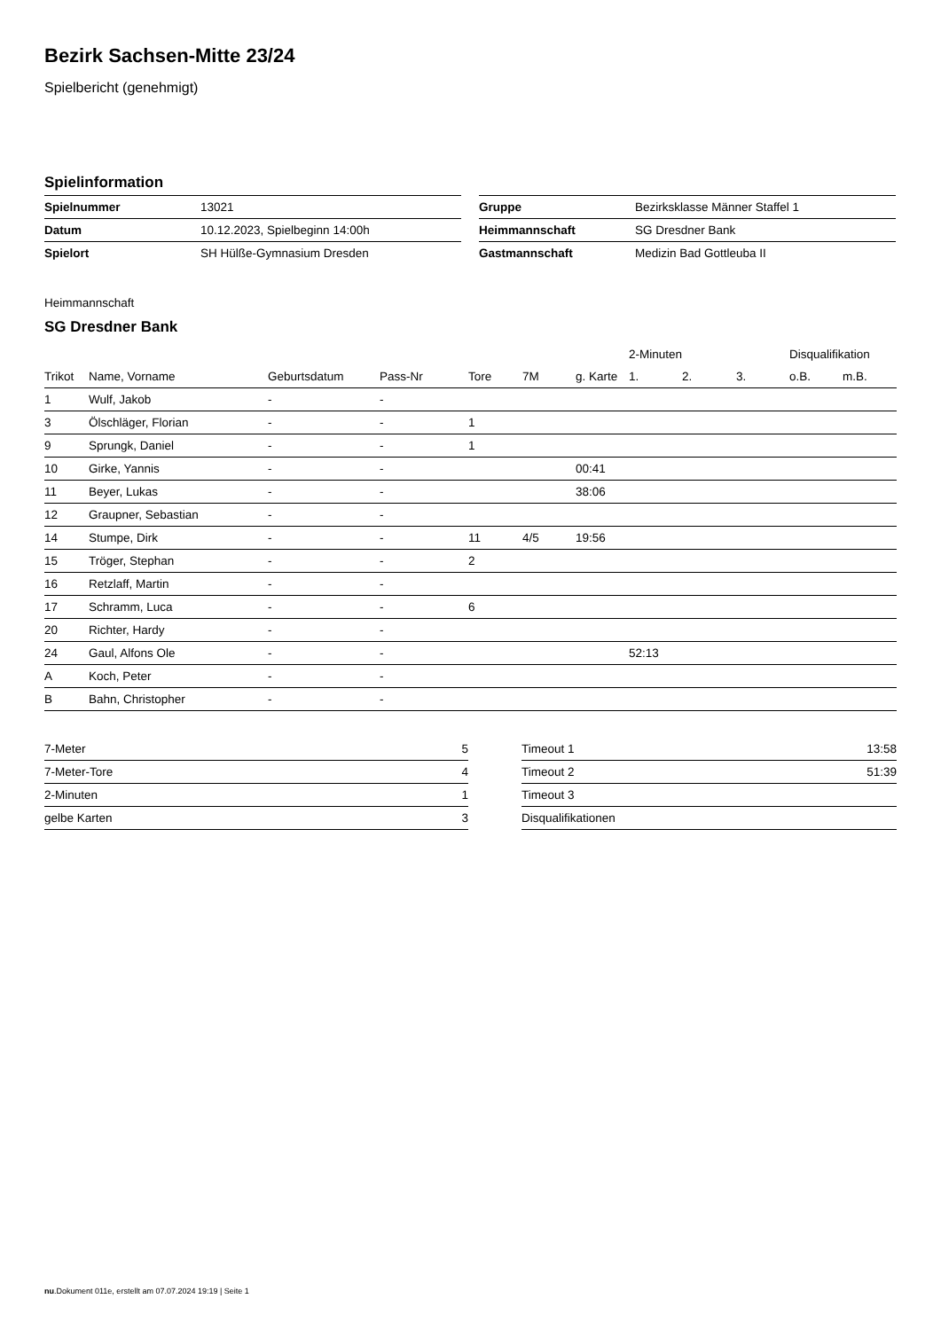Bezirk Sachsen-Mitte 23/24
Spielbericht (genehmigt)
Spielinformation
| Spielnummer | 13021 |
| Datum | 10.12.2023, Spielbeginn 14:00h |
| Spielort | SH Hülße-Gymnasium Dresden |
| Gruppe | Bezirksklasse Männer Staffel 1 |
| Heimmannschaft | SG Dresdner Bank |
| Gastmannschaft | Medizin Bad Gottleuba II |
Heimmannschaft
SG Dresdner Bank
| | | | | | | | 2-Minuten | | | Disqualifikation | |
| --- | --- | --- | --- | --- | --- | --- | --- | --- | --- | --- | --- |
| Trikot | Name, Vorname | Geburtsdatum | Pass-Nr | Tore | 7M | g. Karte | 1. | 2. | 3. | o.B. | m.B. |
| 1 | Wulf, Jakob | - | - | | | | | | | | |
| 3 | Ölschläger, Florian | - | - | 1 | | | | | | | |
| 9 | Sprungk, Daniel | - | - | 1 | | | | | | | |
| 10 | Girke, Yannis | - | - | | | 00:41 | | | | | |
| 11 | Beyer, Lukas | - | - | | | 38:06 | | | | | |
| 12 | Graupner, Sebastian | - | - | | | | | | | | |
| 14 | Stumpe, Dirk | - | - | 11 | 4/5 | 19:56 | | | | | |
| 15 | Tröger, Stephan | - | - | 2 | | | | | | | |
| 16 | Retzlaff, Martin | - | - | | | | | | | | |
| 17 | Schramm, Luca | - | - | 6 | | | | | | | |
| 20 | Richter, Hardy | - | - | | | | | | | | |
| 24 | Gaul, Alfons Ole | - | - | | | | 52:13 | | | | |
| A | Koch, Peter | - | - | | | | | | | | |
| B | Bahn, Christopher | - | - | | | | | | | | |
| 7-Meter | 5 |
| 7-Meter-Tore | 4 |
| 2-Minuten | 1 |
| gelbe Karten | 3 |
| Timeout 1 | 13:58 |
| Timeout 2 | 51:39 |
| Timeout 3 | |
| Disqualifikationen | |
nu.Dokument 011e, erstellt am 07.07.2024 19:19 | Seite 1